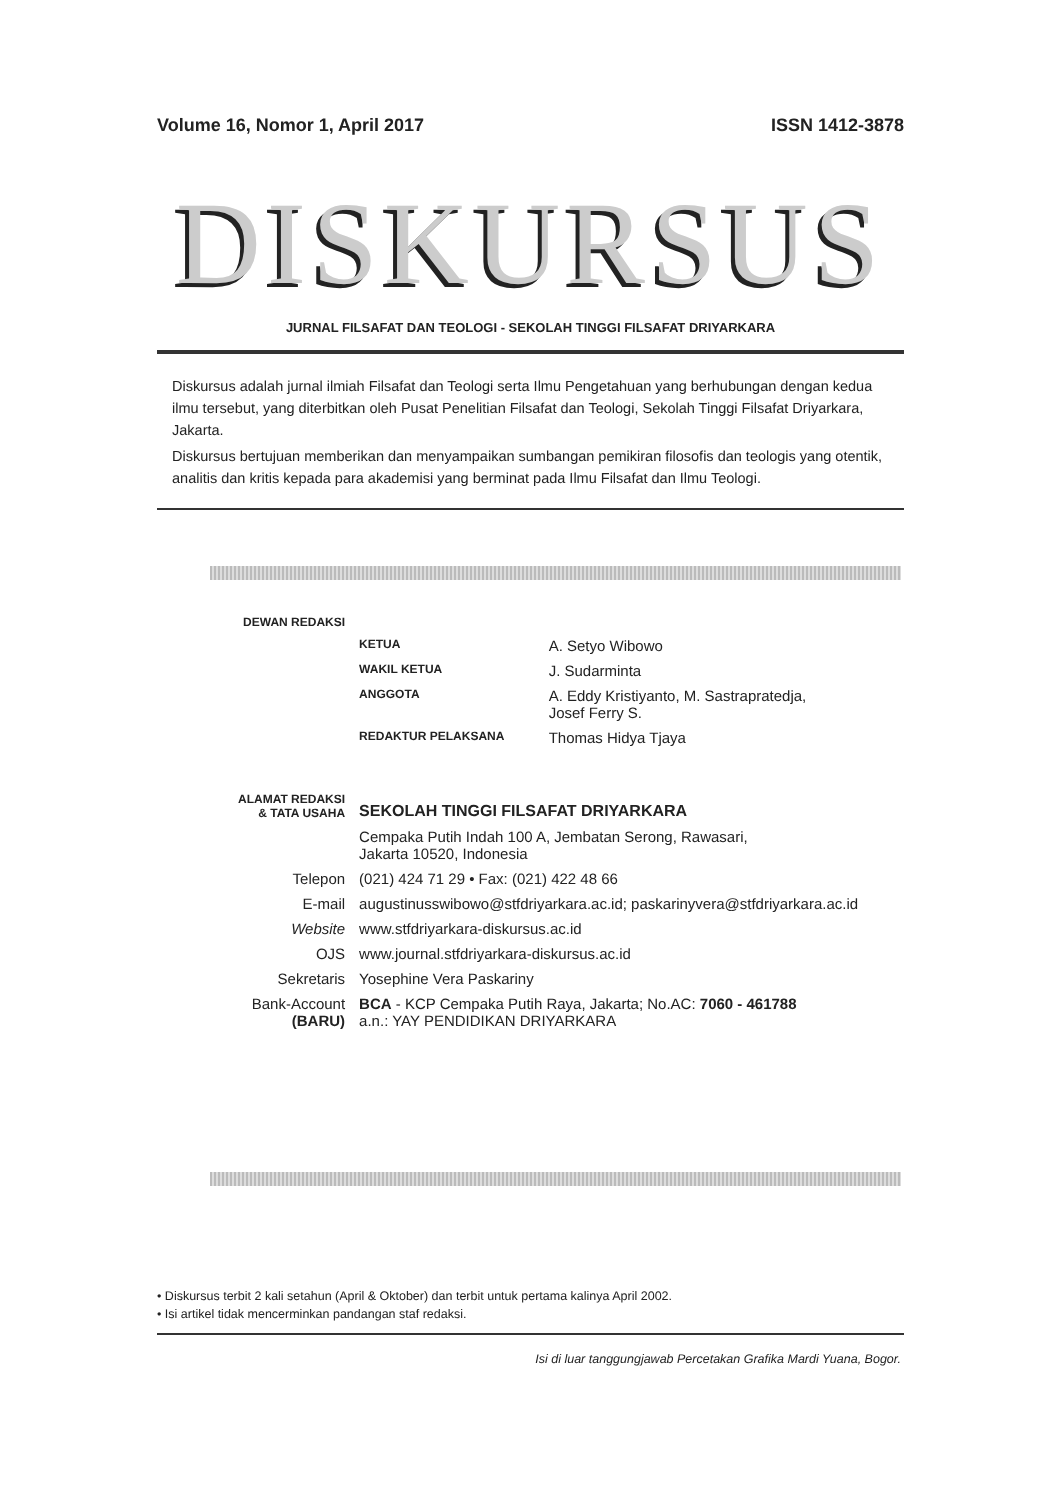Volume 16, Nomor 1, April 2017 ISSN 1412-3878
DISKURSUS
JURNAL FILSAFAT DAN TEOLOGI - SEKOLAH TINGGI FILSAFAT DRIYARKARA
Diskursus adalah jurnal ilmiah Filsafat dan Teologi serta Ilmu Pengetahuan yang berhubungan dengan kedua ilmu tersebut, yang diterbitkan oleh Pusat Penelitian Filsafat dan Teologi, Sekolah Tinggi Filsafat Driyarkara, Jakarta.
Diskursus bertujuan memberikan dan menyampaikan sumbangan pemikiran filosofis dan teologis yang otentik, analitis dan kritis kepada para akademisi yang berminat pada Ilmu Filsafat dan Ilmu Teologi.
| DEWAN REDAKSI | | |
| | KETUA | A. Setyo Wibowo |
| | WAKIL KETUA | J. Sudarminta |
| | ANGGOTA | A. Eddy Kristiyanto, M. Sastrapratedja, Josef Ferry S. |
| | REDAKTUR PELAKSANA | Thomas Hidya Tjaya |
| ALAMAT REDAKSI & TATA USAHA | SEKOLAH TINGGI FILSAFAT DRIYARKARA | |
| | Cempaka Putih Indah 100 A, Jembatan Serong, Rawasari, Jakarta 10520, Indonesia | |
| Telepon | (021) 424 71 29 • Fax: (021) 422 48 66 | |
| E-mail | augustinusswibowo@stfdriyarkara.ac.id; paskarinyvera@stfdriyarkara.ac.id | |
| Website | www.stfdriyarkara-diskursus.ac.id | |
| OJS | www.journal.stfdriyarkara-diskursus.ac.id | |
| Sekretaris | Yosephine Vera Paskariny | |
| Bank-Account (BARU) | BCA - KCP Cempaka Putih Raya, Jakarta; No.AC: 7060 - 461788 a.n.: YAY PENDIDIKAN DRIYARKARA | |
• Diskursus terbit 2 kali setahun (April & Oktober) dan terbit untuk pertama kalinya April 2002.
• Isi artikel tidak mencerminkan pandangan staf redaksi.
Isi di luar tanggungjawab Percetakan Grafika Mardi Yuana, Bogor.